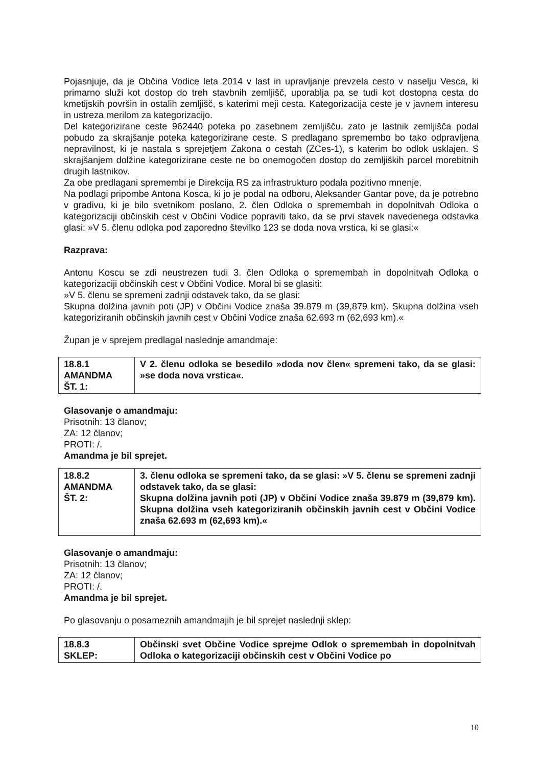Pojasnjuje, da je Občina Vodice leta 2014 v last in upravljanje prevzela cesto v naselju Vesca, ki primarno služi kot dostop do treh stavbnih zemljišč, uporablja pa se tudi kot dostopna cesta do kmetijskih površin in ostalih zemljišč, s katerimi meji cesta. Kategorizacija ceste je v javnem interesu in ustreza merilom za kategorizacijo.
Del kategorizirane ceste 962440 poteka po zasebnem zemljišču, zato je lastnik zemljišča podal pobudo za skrajšanje poteka kategorizirane ceste. S predlagano spremembo bo tako odpravljena nepravilnost, ki je nastala s sprejetjem Zakona o cestah (ZCes-1), s katerim bo odlok usklajen. S skrajšanjem dolžine kategorizirane ceste ne bo onemogočen dostop do zemljiških parcel morebitnih drugih lastnikov.
Za obe predlagani spremembi je Direkcija RS za infrastrukturo podala pozitivno mnenje.
Na podlagi pripombe Antona Kosca, ki jo je podal na odboru, Aleksander Gantar pove, da je potrebno v gradivu, ki je bilo svetnikom poslano, 2. člen Odloka o spremembah in dopolnitvah Odloka o kategorizaciji občinskih cest v Občini Vodice popraviti tako, da se prvi stavek navedenega odstavka glasi: »V 5. členu odloka pod zaporedno številko 123 se doda nova vrstica, ki se glasi:«
Razprava:
Antonu Koscu se zdi neustrezen tudi 3. člen Odloka o spremembah in dopolnitvah Odloka o kategorizaciji občinskih cest v Občini Vodice. Moral bi se glasiti:
»V 5. členu se spremeni zadnji odstavek tako, da se glasi:
Skupna dolžina javnih poti (JP) v Občini Vodice znaša 39.879 m (39,879 km). Skupna dolžina vseh kategoriziranih občinskih javnih cest v Občini Vodice znaša 62.693 m (62,693 km).«
Župan je v sprejem predlagal naslednje amandmaje:
| 18.8.1 AMANDMA ŠT. 1: | V 2. členu odloka se besedilo »doda nov člen« spremeni tako, da se glasi: »se doda nova vrstica«. |
Glasovanje o amandmaju:
Prisotnih: 13 članov;
ZA: 12 članov;
PROTI: /.
Amandma je bil sprejet.
| 18.8.2 AMANDMA ŠT. 2: | 3. členu odloka se spremeni tako, da se glasi: »V 5. členu se spremeni zadnji odstavek tako, da se glasi: Skupna dolžina javnih poti (JP) v Občini Vodice znaša 39.879 m (39,879 km). Skupna dolžina vseh kategoriziranih občinskih javnih cest v Občini Vodice znaša 62.693 m (62,693 km).« |
Glasovanje o amandmaju:
Prisotnih: 13 članov;
ZA: 12 članov;
PROTI: /.
Amandma je bil sprejet.
Po glasovanju o posameznih amandmajih je bil sprejet naslednji sklep:
| 18.8.3 SKLEP: | Občinski svet Občine Vodice sprejme Odlok o spremembah in dopolnitvah Odloka o kategorizaciji občinskih cest v Občini Vodice po |
10